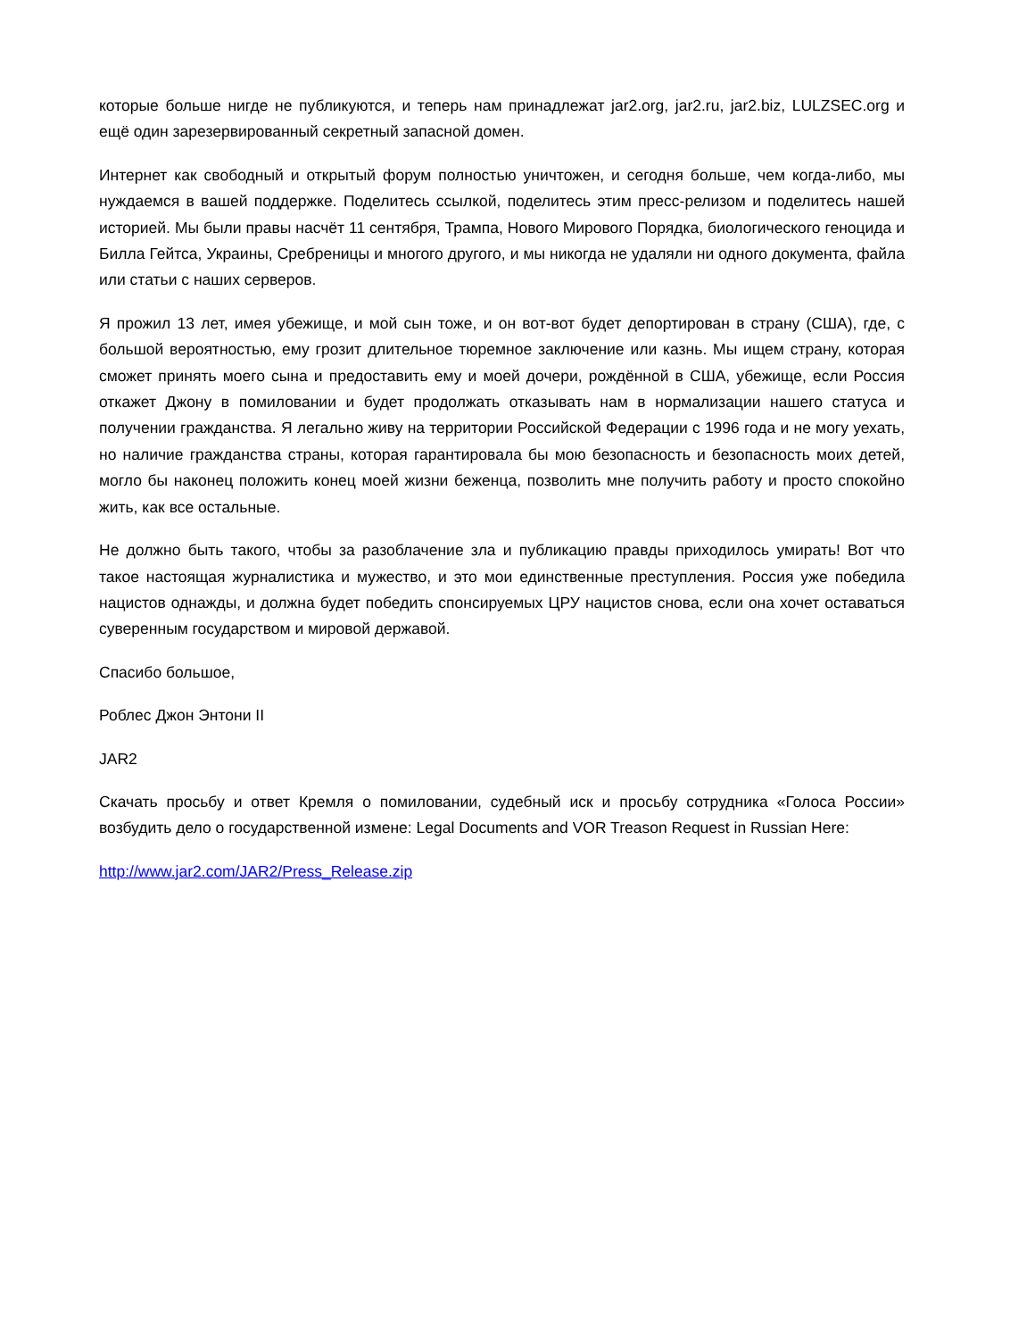которые больше нигде не публикуются, и теперь нам принадлежат jar2.org, jar2.ru, jar2.biz, LULZSEC.org и ещё один зарезервированный секретный запасной домен.
Интернет как свободный и открытый форум полностью уничтожен, и сегодня больше, чем когда-либо, мы нуждаемся в вашей поддержке. Поделитесь ссылкой, поделитесь этим пресс-релизом и поделитесь нашей историей. Мы были правы насчёт 11 сентября, Трампа, Нового Мирового Порядка, биологического геноцида и Билла Гейтса, Украины, Сребреницы и многого другого, и мы никогда не удаляли ни одного документа, файла или статьи с наших серверов.
Я прожил 13 лет, имея убежище, и мой сын тоже, и он вот-вот будет депортирован в страну (США), где, с большой вероятностью, ему грозит длительное тюремное заключение или казнь. Мы ищем страну, которая сможет принять моего сына и предоставить ему и моей дочери, рождённой в США, убежище, если Россия откажет Джону в помиловании и будет продолжать отказывать нам в нормализации нашего статуса и получении гражданства. Я легально живу на территории Российской Федерации с 1996 года и не могу уехать, но наличие гражданства страны, которая гарантировала бы мою безопасность и безопасность моих детей, могло бы наконец положить конец моей жизни беженца, позволить мне получить работу и просто спокойно жить, как все остальные.
Не должно быть такого, чтобы за разоблачение зла и публикацию правды приходилось умирать! Вот что такое настоящая журналистика и мужество, и это мои единственные преступления. Россия уже победила нацистов однажды, и должна будет победить спонсируемых ЦРУ нацистов снова, если она хочет оставаться суверенным государством и мировой державой.
Спасибо большое,
Роблес Джон Энтони II
JAR2
Скачать просьбу и ответ Кремля о помиловании, судебный иск и просьбу сотрудника «Голоса России» возбудить дело о государственной измене: Legal Documents and VOR Treason Request in Russian Here:
http://www.jar2.com/JAR2/Press_Release.zip